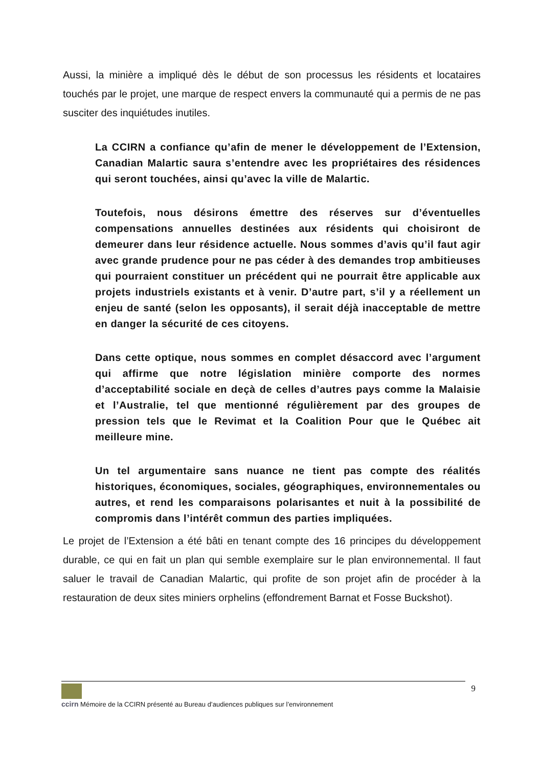Aussi, la minière a impliqué dès le début de son processus les résidents et locataires touchés par le projet, une marque de respect envers la communauté qui a permis de ne pas susciter des inquiétudes inutiles.
La CCIRN a confiance qu’afin de mener le développement de l’Extension, Canadian Malartic saura s’entendre avec les propriétaires des résidences qui seront touchées, ainsi qu’avec la ville de Malartic.
Toutefois, nous désirons émettre des réserves sur d’éventuelles compensations annuelles destinées aux résidents qui choisiront de demeurer dans leur résidence actuelle. Nous sommes d’avis qu’il faut agir avec grande prudence pour ne pas céder à des demandes trop ambitieuses qui pourraient constituer un précédent qui ne pourrait être applicable aux projets industriels existants et à venir. D’autre part, s’il y a réellement un enjeu de santé (selon les opposants), il serait déjà inacceptable de mettre en danger la sécurité de ces citoyens.
Dans cette optique, nous sommes en complet désaccord avec l’argument qui affirme que notre législation minière comporte des normes d’acceptabilité sociale en deçà de celles d’autres pays comme la Malaisie et l’Australie, tel que mentionné régulièrement par des groupes de pression tels que le Revimat et la Coalition Pour que le Québec ait meilleure mine.
Un tel argumentaire sans nuance ne tient pas compte des réalités historiques, économiques, sociales, géographiques, environnementales ou autres, et rend les comparaisons polarisantes et nuit à la possibilité de compromis dans l’intérêt commun des parties impliquées.
Le projet de l’Extension a été bâti en tenant compte des 16 principes du développement durable, ce qui en fait un plan qui semble exemplaire sur le plan environnemental. Il faut saluer le travail de Canadian Malartic, qui profite de son projet afin de procéder à la restauration de deux sites miniers orphelins (effondrement Barnat et Fosse Buckshot).
9
ccirn Mémoire de la CCIRN présenté au Bureau d’audiences publiques sur l’environnement